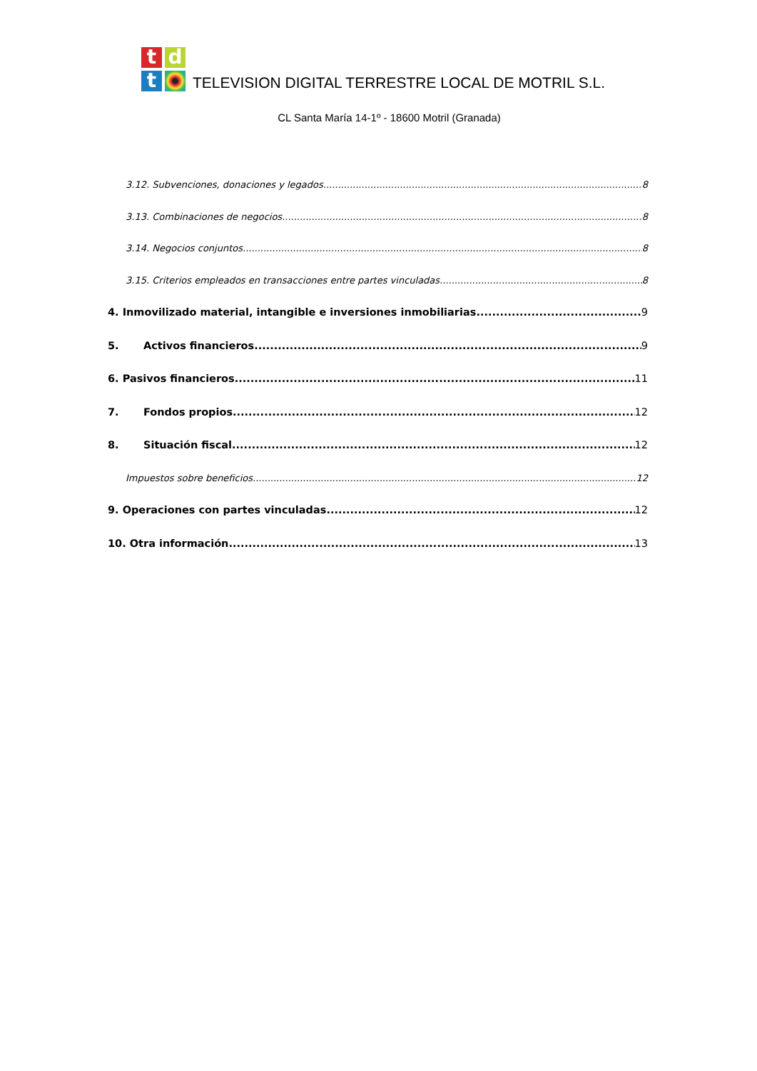t
d
t
TELEVISION DIGITAL TERRESTRE LOCAL DE MOTRIL S.L.
CL Santa María 14-1º - 18600 Motril (Granada)
3.12. Subvenciones, donaciones y legados. 8
3.13. Combinaciones de negocios. 8
3.14. Negocios conjuntos. 8
3.15. Criterios empleados en transacciones entre partes vinculadas. 8
4. Inmovilizado material, intangible e inversiones inmobiliarias 9
5. Activos financieros 9
6. Pasivos financieros. 11
7. Fondos propios 12
8. Situación fiscal 12
Impuestos sobre beneficios 12
9. Operaciones con partes vinculadas 12
10. Otra información 13